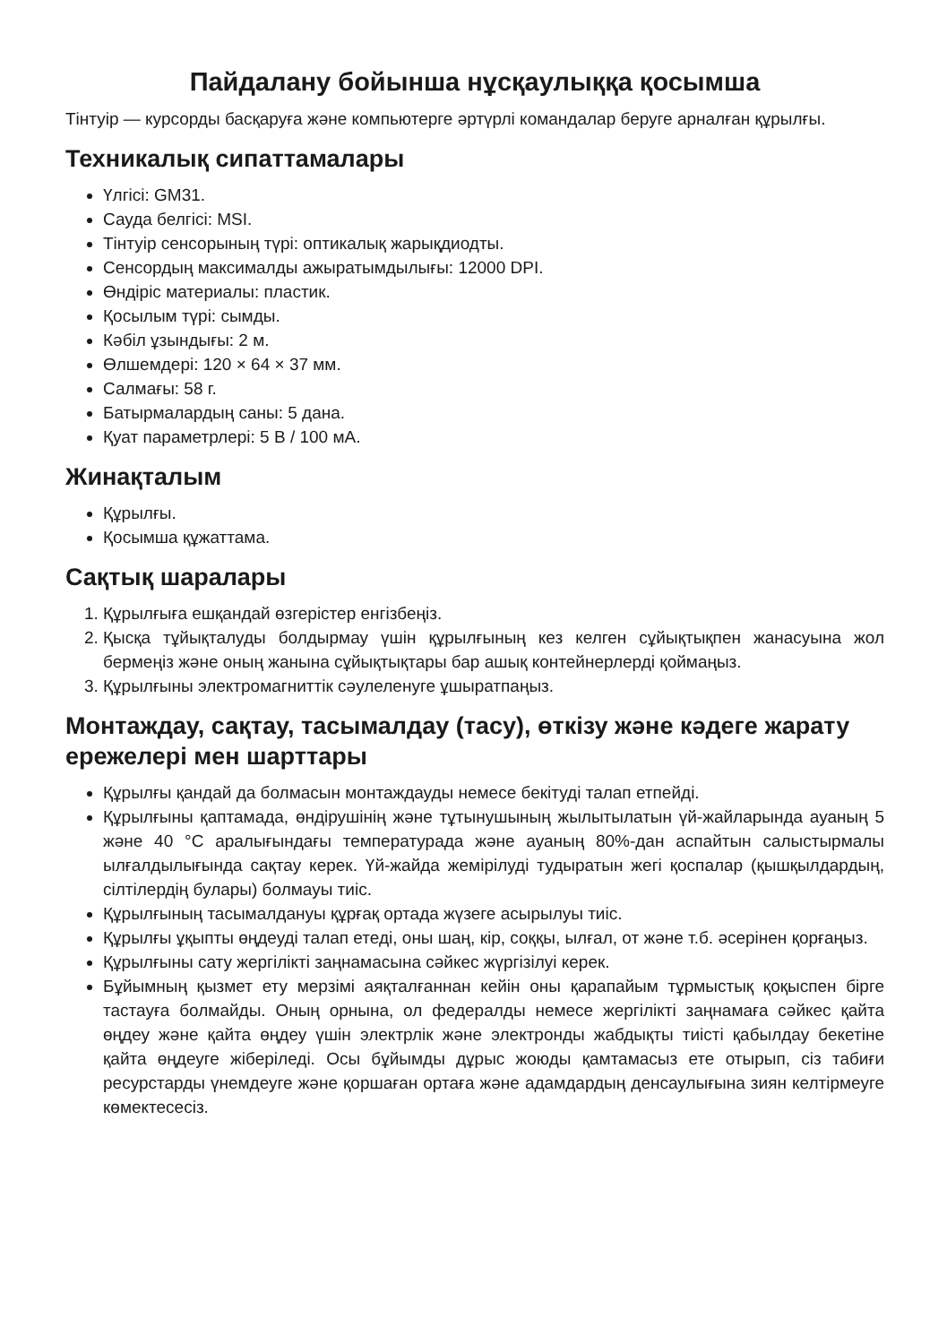Пайдалану бойынша нұсқаулыққа қосымша
Тінтуір — курсорды басқаруға және компьютерге әртүрлі командалар беруге арналған құрылғы.
Техникалық сипаттамалары
Үлгісі: GM31.
Сауда белгісі: MSI.
Тінтуір сенсорының түрі: оптикалық жарықдиодты.
Сенсордың максималды ажыратымдылығы: 12000 DPI.
Өндіріс материалы: пластик.
Қосылым түрі: сымды.
Кәбіл ұзындығы: 2 м.
Өлшемдері: 120 × 64 × 37 мм.
Салмағы: 58 г.
Батырмалардың саны: 5 дана.
Қуат параметрлері: 5 В / 100 мА.
Жинақталым
Құрылғы.
Қосымша құжаттама.
Сақтық шаралары
1. Құрылғыға ешқандай өзгерістер енгізбеңіз.
2. Қысқа тұйықталуды болдырмау үшін құрылғының кез келген сұйықтықпен жанасуына жол бермеңіз және оның жанына сұйықтықтары бар ашық контейнерлерді қоймаңыз.
3. Құрылғыны электромагниттік сәулеленуге ұшыратпаңыз.
Монтаждау, сақтау, тасымалдау (тасу), өткізу және кәдеге жарату ережелері мен шарттары
Құрылғы қандай да болмасын монтаждауды немесе бекітуді талап етпейді.
Құрылғыны қаптамада, өндірушінің және тұтынушының жылытылатын үй-жайларында ауаның 5 және 40 °С аралығындағы температурада және ауаның 80%-дан аспайтын салыстырмалы ылғалдылығында сақтау керек. Үй-жайда жемірілуді тудыратын жегі қоспалар (қышқылдардың, сілтілердің булары) болмауы тиіс.
Құрылғының тасымалдануы құрғақ ортада жүзеге асырылуы тиіс.
Құрылғы ұқыпты өңдеуді талап етеді, оны шаң, кір, соққы, ылғал, от және т.б. әсерінен қорғаңыз.
Құрылғыны сату жергілікті заңнамасына сәйкес жүргізілуі керек.
Бұйымның қызмет ету мерзімі аяқталғаннан кейін оны қарапайым тұрмыстық қоқыспен бірге тастауға болмайды. Оның орнына, ол федералды немесе жергілікті заңнамаға сәйкес қайта өңдеу және қайта өңдеу үшін электрлік және электронды жабдықты тиісті қабылдау бекетіне қайта өңдеуге жіберіледі. Осы бұйымды дұрыс жоюды қамтамасыз ете отырып, сіз табиғи ресурстарды үнемдеуге және қоршаған ортаға және адамдардың денсаулығына зиян келтірмеуге көмектесесіз.